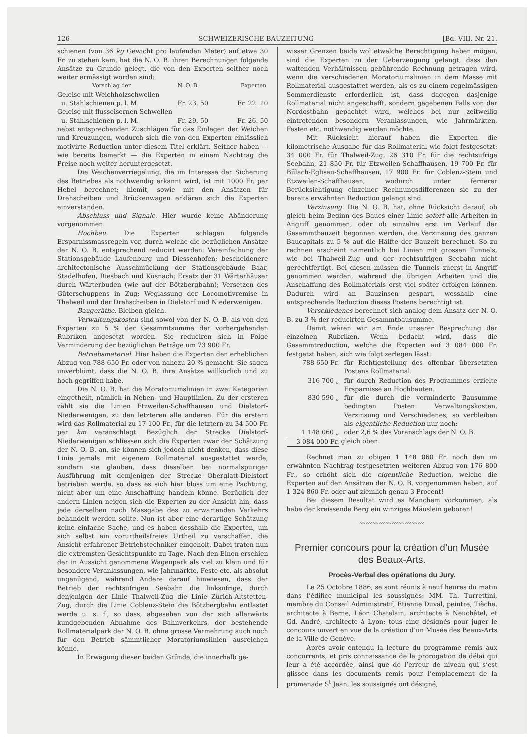126 SCHWEIZERISCHE BAUZEITUNG [Bd. VIII. Nr. 21.
schienen (von 36 kg Gewicht pro laufenden Meter) auf etwa 30 Fr. zu stehen kam, hat die N. O. B. ihren Berechnungen folgende Ansätze zu Grunde gelegt, die von den Experten seither noch weiter ermässigt worden sind:
| Vorschlag der | N. O. B. | Experten. |
| --- | --- | --- |
| Geleise mit Weichholzschwellen | | |
| u. Stahlschienen p. l. M. | Fr. 23. 50 | Fr. 22. 10 |
| Geleise mit flusseisernen Schwellen | | |
| u. Stahlschienen p. l. M. | Fr. 29. 50 | Fr. 26. 50 |
nebst entsprechenden Zuschlägen für das Einlegen der Weichen und Kreuzungen, wodurch sich die von den Experten einlässlich motivirte Reduction unter diesem Titel erklärt. Seither haben — wie bereits bemerkt — die Experten in einem Nachtrag die Preise noch weiter heruntergesetzt.
Die Weichenverriegelung, die im Interesse der Sicherung des Betriebes als nothwendig erkannt wird, ist mit 1000 Fr. per Hebel berechnet; hiemit, sowie mit den Ansätzen für Drehscheiben und Brückenwagen erklären sich die Experten einverstanden.
Abschluss und Signale. Hier wurde keine Abänderung vorgenommen.
Hochbau. Die Experten schlagen folgende Ersparnissmassregeln vor, durch welche die bezüglichen Ansätze der N. O. B. entsprechend reducirt werden: Vereinfachung der Stationsgebäude Laufenburg und Diessenhofen; bescheidenere architectonische Ausschmückung der Stationsgebäude Baar, Stadelhofen, Riesbach und Küsnach; Ersatz der 31 Wärterhäuser durch Wärterbuden (wie auf der Bötzbergbahn); Versetzen des Güterschuppens in Zug; Weglassung der Locomotivremise in Thalweil und der Drehscheiben in Dielstorf und Niederwenigen.
Baugeräthe. Bleiben gleich.
Verwaltungskosten sind sowol von der N. O. B. als von den Experten zu 5 % der Gesammtsumme der vorhergehenden Rubriken angesetzt worden. Sie reduciren sich in Folge Verminderung der bezüglichen Beträge um 73 900 Fr.
Betriebsmaterial. Hier haben die Experten den erheblichen Abzug von 788 650 Fr. oder von nahezu 20 % gemacht. Sie sagen unverblümt, dass die N. O. B. ihre Ansätze willkürlich und zu hoch gegriffen habe.
Die N. O. B. hat die Moratoriumslinien in zwei Kategorien eingetheilt, nämlich in Neben- und Hauptlinien. Zu der ersteren zählt sie die Linien Etzweilen-Schaffhausen und Dielstorf-Niederwenigen, zu den letzteren alle anderen. Für die erstern wird das Rollmaterial zu 17 100 Fr., für die letztern zu 34 500 Fr. per km veranschlagt. Bezüglich der Strecke Dielstorf-Niederwenigen schliessen sich die Experten zwar der Schätzung der N. O. B. an, sie können sich jedoch nicht denken, dass diese Linie jemals mit eigenem Rollmaterial ausgestattet werde, sondern sie glauben, dass dieselben bei normalspuriger Ausführung mit demjenigen der Strecke Oberglatt-Dielstorf betrieben werde, so dass es sich hier bloss um eine Pachtung, nicht aber um eine Anschaffung handeln könne. Bezüglich der andern Linien neigen sich die Experten zu der Ansicht hin, dass jede derselben nach Massgabe des zu erwartenden Verkehrs behandelt werden sollte. Nun ist aber eine derartige Schätzung keine einfache Sache, und es haben desshalb die Experten, um sich selbst ein vorurtheilsfreies Urtheil zu verschaffen, die Ansicht erfahrener Betriebstechniker eingeholt. Dabei traten nun die extremsten Gesichtspunkte zu Tage. Nach den Einen erschien der in Aussicht genommene Wagenpark als viel zu klein und für besondere Veranlassungen, wie Jahrmärkte, Feste etc. als absolut ungenügend, während Andere darauf hinwiesen, dass der Betrieb der rechtsufrigen Seebahn die linksufrige, durch denjenigen der Linie Thalweil-Zug die Linie Zürich-Altstetten-Zug, durch die Linie Coblenz-Stein die Bötzbergbahn entlastet werde u. s. f., so dass, abgesehen von der sich allerwärts kundgebenden Abnahme des Bahnverkehrs, der bestehende Rollmaterialpark der N. O. B. ohne grosse Vermehrung auch noch für den Betrieb sämmtlicher Moratoriumslinien ausreichen könne.
In Erwägung dieser beiden Gründe, die innerhalb ge-
wisser Grenzen beide wol etwelche Berechtigung haben mögen, sind die Experten zu der Ueberzeugung gelangt, dass den waltenden Verhältnissen gebührende Rechnung getragen wird, wenn die verschiedenen Moratoriumslinien in dem Masse mit Rollmaterial ausgestattet werden, als es zu einem regelmässigen Sommerdienste erforderlich ist, dass dagegen dasjenige Rollmaterial nicht angeschafft, sondern gegebenen Falls von der Nordostbahn gepachtet wird, welches bei nur zeitweilig eintretenden besondern Veranlassungen, wie Jahrmärkten, Festen etc. nothwendig werden möchte.
Mit Rücksicht hierauf haben die Experten die kilometrische Ausgabe für das Rollmaterial wie folgt festgesetzt: 34 000 Fr. für Thalweil-Zug, 26 310 Fr. für die rechtsufrige Seebahn, 21 850 Fr. für Etzweilen-Schaffhausen, 19 700 Fr. für Bülach-Eglisau-Schaffhausen, 17 900 Fr. für Coblenz-Stein und Etzweilen-Schaffhausen, wodurch unter fernerer Berücksichtigung einzelner Rechnungsdifferenzen sie zu der bereits erwähnten Reduction gelangt sind.
Verzinsung. Die N. O. B. hat, ohne Rücksicht darauf, ob gleich beim Beginn des Baues einer Linie sofort alle Arbeiten in Angriff genommen, oder ob einzelne erst im Verlauf der Gesammtbauzeit begonnen werden, die Verzinsung des ganzen Baucapitals zu 5 % auf die Hälfte der Bauzeit berechnet. So zu rechnen erscheint namentlich bei Linien mit grossen Tunnels, wie bei Thalweil-Zug und der rechtsufrigen Seebahn nicht gerechtfertigt. Bei diesen müssen die Tunnels zuerst in Angriff genommen werden, während die übrigen Arbeiten und die Anschaffung des Rollmaterials erst viel später erfolgen können. Dadurch wird an Bauzinsen gespart, wesshalb eine entsprechende Reduction dieses Postens berechtigt ist.
Verschiedenes berechnet sich analog dem Ansatz der N. O. B. zu 3 % der reducirten Gesammtbausumme.
Damit wären wir am Ende unserer Besprechung der einzelnen Rubriken. Wenn bedacht wird, dass die Gesammtreduction, welche die Experten auf 3 084 000 Fr. festgetzt haben, sich wie folgt zerlegen lässt:
| 788 650 Fr. | für Richtigstellung des offenbar übersetzten Postens Rollmaterial. |
| 316 700 „ | für durch Reduction des Programmes erzielte Ersparnisse an Hochbauten. |
| 830 590 „ | für die durch die verminderte Bausumme bedingten Posten: Verwaltungskosten, Verzinsung und Verschiedenes; so verbleiben als eigentliche Reduction nur noch: |
| 1 148 060 „ | oder 2,6 % des Voranschlags der N. O. B. |
| 3 084 000 Fr. | gleich oben. |
Rechnet man zu obigen 1 148 060 Fr. noch den im erwähnten Nachtrag festgesetzten weiteren Abzug von 176 800 Fr., so erhöht sich die eigentliche Reduction, welche die Experten auf den Ansätzen der N. O. B. vorgenommen haben, auf 1 324 860 Fr. oder auf ziemlich genau 3 Procent!
Bei diesem Resultat wird es Manchem vorkommen, als habe der kreissende Berg ein winziges Mäuslein geboren!
〰〰〰〰〰〰〰〰〰〰
Premier concours pour la création d’un Musée des Beaux-Arts.
Procès-Verbal des opérations du Jury.
Le 25 Octobre 1886, se sont réunis à neuf heures du matin dans l’édifice municipal les soussignés: MM. Th. Turrettini, membre du Conseil Administratif, Etienne Duval, peintre, Tièche, architecte à Berne, Léon Chatelain, architecte à Neuchâtel, et Gd. André, architecte à Lyon; tous cinq désignés pour juger le concours ouvert en vue de la création d’un Musée des Beaux-Arts de la Ville de Genève.
Après avoir entendu la lecture du programme remis aux concurrents, et pris connaissance de la prorogation de délai qui leur a été accordée, ainsi que de l’erreur de niveau qui s’est glissée dans les documents remis pour l’emplacement de la promenade S<sup>t</sup> Jean, les soussignés ont désigné,